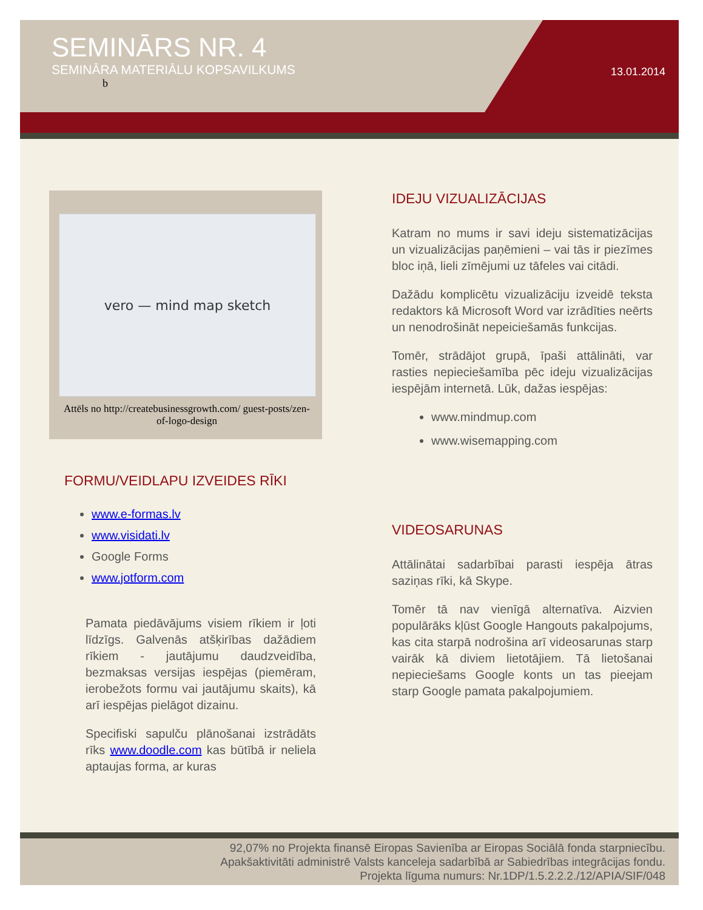SEMINĀRS NR. 4
SEMINĀRA MATERIĀLU KOPSAVILKUMS
b
13.01.2014
vero — mind map sketch
Attēls no http://createbusinessgrowth.com/ guest-posts/zen-of-logo-design
FORMU/VEIDLAPU IZVEIDES RĪKI
www.e-formas.lv
www.visidati.lv
Google Forms
www.jotform.com
Pamata piedāvājums visiem rīkiem ir ļoti līdzīgs. Galvenās atšķirības dažādiem rīkiem - jautājumu daudzveidība, bezmaksas versijas iespējas (piemēram, ierobežots formu vai jautājumu skaits), kā arī iespējas pielāgot dizainu.
Specifiski sapulču plānošanai izstrādāts rīks www.doodle.com kas būtībā ir neliela aptaujas forma, ar kuras
IDEJU VIZUALIZĀCIJAS
Katram no mums ir savi ideju sistematizācijas un vizualizācijas paņēmieni – vai tās ir piezīmes bloc iņā, lieli zīmējumi uz tāfeles vai citādi.
Dažādu komplicētu vizualizāciju izveidē teksta redaktors kā Microsoft Word var izrādīties neērts un nenodrošināt nepeiciešamās funkcijas.
Tomēr, strādājot grupā, īpaši attālināti, var rasties nepieciešamība pēc ideju vizualizācijas iespējām internetā. Lūk, dažas iespējas:
www.mindmup.com
www.wisemapping.com
VIDEOSARUNAS
Attālinātai sadarbībai parasti iespēja ātras saziņas rīki, kā Skype.
Tomēr tā nav vienīgā alternatīva. Aizvien populārāks kļūst Google Hangouts pakalpojums, kas cita starpā nodrošina arī videosarunas starp vairāk kā diviem lietotājiem. Tā lietošanai nepieciešams Google konts un tas pieejam starp Google pamata pakalpojumiem.
92,07% no Projekta finansē Eiropas Savienība ar Eiropas Sociālā fonda starpniecību.
Apakšaktivitāti administrē Valsts kanceleja sadarbībā ar Sabiedrības integrācijas fondu.
Projekta līguma numurs: Nr.1DP/1.5.2.2.2./12/APIA/SIF/048